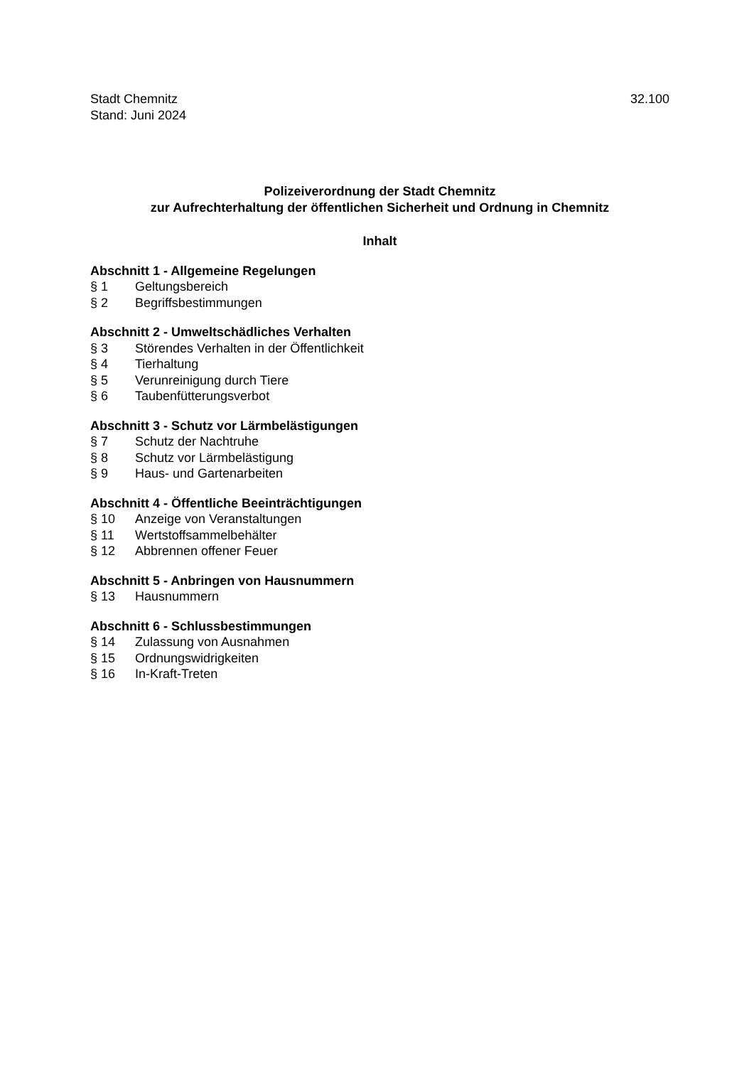Stadt Chemnitz
Stand: Juni 2024
32.100
Polizeiverordnung der Stadt Chemnitz
zur Aufrechterhaltung der öffentlichen Sicherheit und Ordnung in Chemnitz
Inhalt
Abschnitt 1 - Allgemeine Regelungen
§ 1 Geltungsbereich
§ 2 Begriffsbestimmungen
Abschnitt 2 - Umweltschädliches Verhalten
§ 3 Störendes Verhalten in der Öffentlichkeit
§ 4 Tierhaltung
§ 5 Verunreinigung durch Tiere
§ 6 Taubenfütterungsverbot
Abschnitt 3 - Schutz vor Lärmbelästigungen
§ 7 Schutz der Nachtruhe
§ 8 Schutz vor Lärmbelästigung
§ 9 Haus- und Gartenarbeiten
Abschnitt 4 - Öffentliche Beeinträchtigungen
§ 10 Anzeige von Veranstaltungen
§ 11 Wertstoffsammelbehälter
§ 12 Abbrennen offener Feuer
Abschnitt 5 - Anbringen von Hausnummern
§ 13 Hausnummern
Abschnitt 6 - Schlussbestimmungen
§ 14 Zulassung von Ausnahmen
§ 15 Ordnungswidrigkeiten
§ 16 In-Kraft-Treten